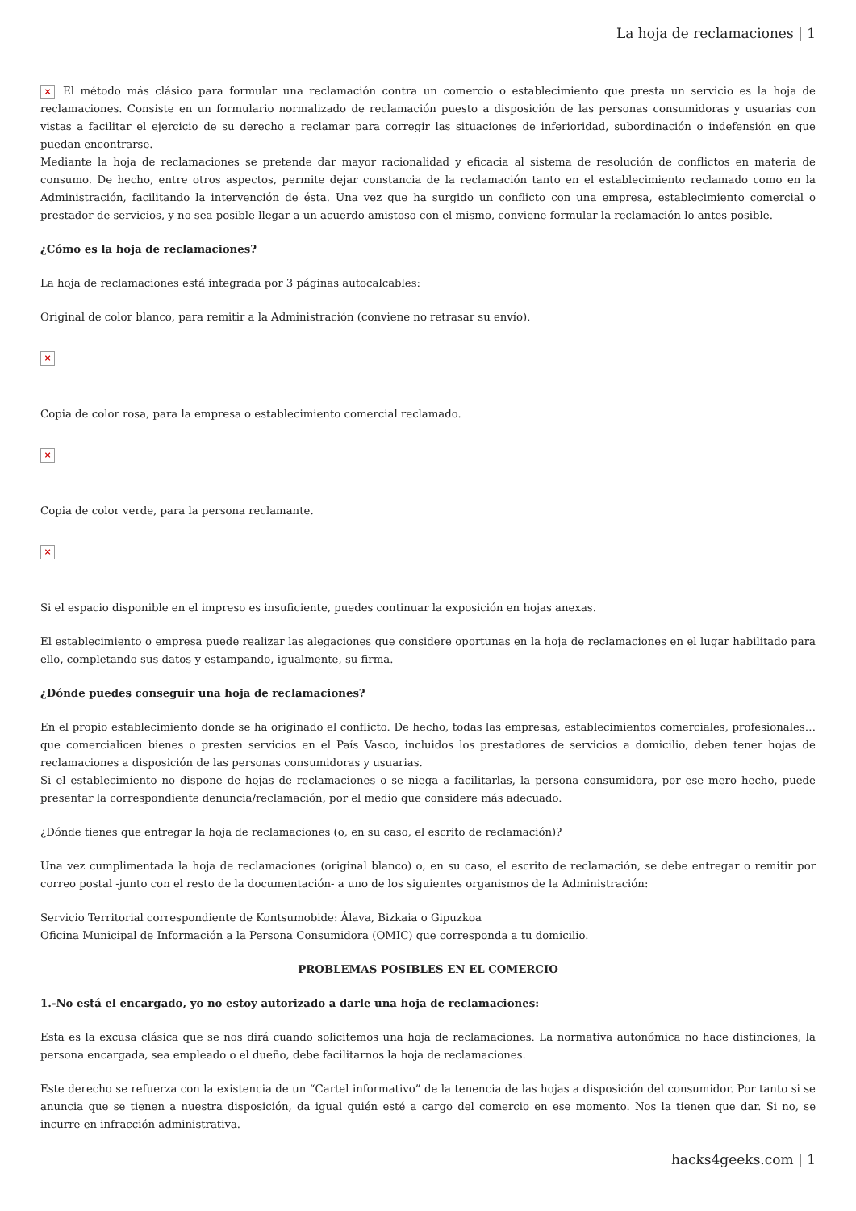La hoja de reclamaciones | 1
× El método más clásico para formular una reclamación contra un comercio o establecimiento que presta un servicio es la hoja de reclamaciones. Consiste en un formulario normalizado de reclamación puesto a disposición de las personas consumidoras y usuarias con vistas a facilitar el ejercicio de su derecho a reclamar para corregir las situaciones de inferioridad, subordinación o indefensión en que puedan encontrarse.
Mediante la hoja de reclamaciones se pretende dar mayor racionalidad y eficacia al sistema de resolución de conflictos en materia de consumo. De hecho, entre otros aspectos, permite dejar constancia de la reclamación tanto en el establecimiento reclamado como en la Administración, facilitando la intervención de ésta. Una vez que ha surgido un conflicto con una empresa, establecimiento comercial o prestador de servicios, y no sea posible llegar a un acuerdo amistoso con el mismo, conviene formular la reclamación lo antes posible.
¿Cómo es la hoja de reclamaciones?
La hoja de reclamaciones está integrada por 3 páginas autocalcables:
Original de color blanco, para remitir a la Administración (conviene no retrasar su envío).
×
Copia de color rosa, para la empresa o establecimiento comercial reclamado.
×
Copia de color verde, para la persona reclamante.
×
Si el espacio disponible en el impreso es insuficiente, puedes continuar la exposición en hojas anexas.
El establecimiento o empresa puede realizar las alegaciones que considere oportunas en la hoja de reclamaciones en el lugar habilitado para ello, completando sus datos y estampando, igualmente, su firma.
¿Dónde puedes conseguir una hoja de reclamaciones?
En el propio establecimiento donde se ha originado el conflicto. De hecho, todas las empresas, establecimientos comerciales, profesionales… que comercialicen bienes o presten servicios en el País Vasco, incluidos los prestadores de servicios a domicilio, deben tener hojas de reclamaciones a disposición de las personas consumidoras y usuarias.
Si el establecimiento no dispone de hojas de reclamaciones o se niega a facilitarlas, la persona consumidora, por ese mero hecho, puede presentar la correspondiente denuncia/reclamación, por el medio que considere más adecuado.
¿Dónde tienes que entregar la hoja de reclamaciones (o, en su caso, el escrito de reclamación)?
Una vez cumplimentada la hoja de reclamaciones (original blanco) o, en su caso, el escrito de reclamación, se debe entregar o remitir por correo postal -junto con el resto de la documentación- a uno de los siguientes organismos de la Administración:
Servicio Territorial correspondiente de Kontsumobide: Álava, Bizkaia o Gipuzkoa
Oficina Municipal de Información a la Persona Consumidora (OMIC) que corresponda a tu domicilio.
PROBLEMAS POSIBLES EN EL COMERCIO
1.-No está el encargado, yo no estoy autorizado a darle una hoja de reclamaciones:
Esta es la excusa clásica que se nos dirá cuando solicitemos una hoja de reclamaciones. La normativa autonómica no hace distinciones, la persona encargada, sea empleado o el dueño, debe facilitarnos la hoja de reclamaciones.
Este derecho se refuerza con la existencia de un “Cartel informativo” de la tenencia de las hojas a disposición del consumidor. Por tanto si se anuncia que se tienen a nuestra disposición, da igual quién esté a cargo del comercio en ese momento. Nos la tienen que dar. Si no, se incurre en infracción administrativa.
hacks4geeks.com | 1